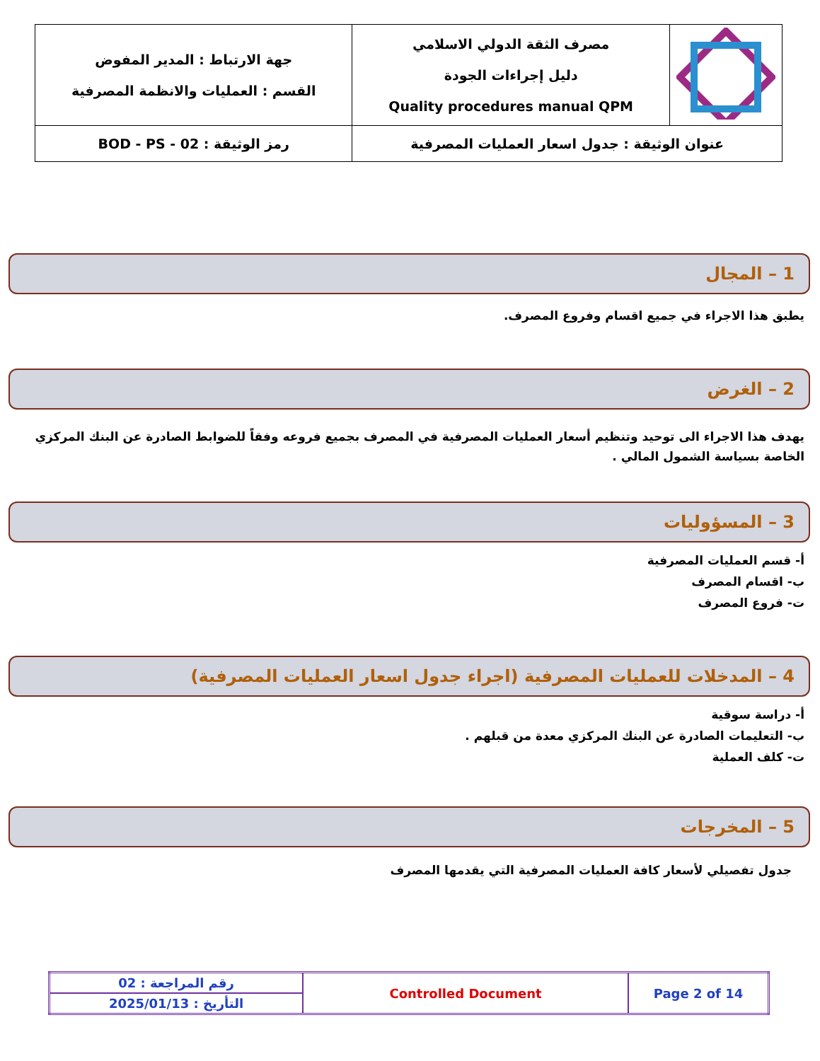| | مصرف الثقة الدولي الاسلامي دليل إجراءات الجودة Quality procedures manual QPM | جهة الارتباط : المدير المفوض القسم : العمليات والانظمة المصرفية |
| عنوان الوثيقة : جدول اسعار العمليات المصرفية | | رمز الوثيقة : BOD - PS - 02 |
1 – المجال
يطبق هذا الاجراء في جميع اقسام وفروع المصرف.
2 – الغرض
يهدف هذا الاجراء الى توحيد وتنظيم أسعار العمليات المصرفية في المصرف بجميع فروعه وفقاً للضوابط الصادرة عن البنك المركزي الخاصة بسياسة الشمول المالي .
3 – المسؤوليات
أ- قسم العمليات المصرفية
ب- اقسام المصرف
ت- فروع المصرف
4 – المدخلات للعمليات المصرفية (اجراء جدول اسعار العمليات المصرفية)
أ- دراسة سوقية
ب- التعليمات الصادرة عن البنك المركزي معدة من قبلهم .
ت- كلف العملية
5 – المخرجات
جدول تفصيلي لأسعار كافة العمليات المصرفية التي يقدمها المصرف
| Page 2 of 14 | Controlled Document | رقم المراجعة : 02 |
| | | التأريخ : 2025/01/13 |